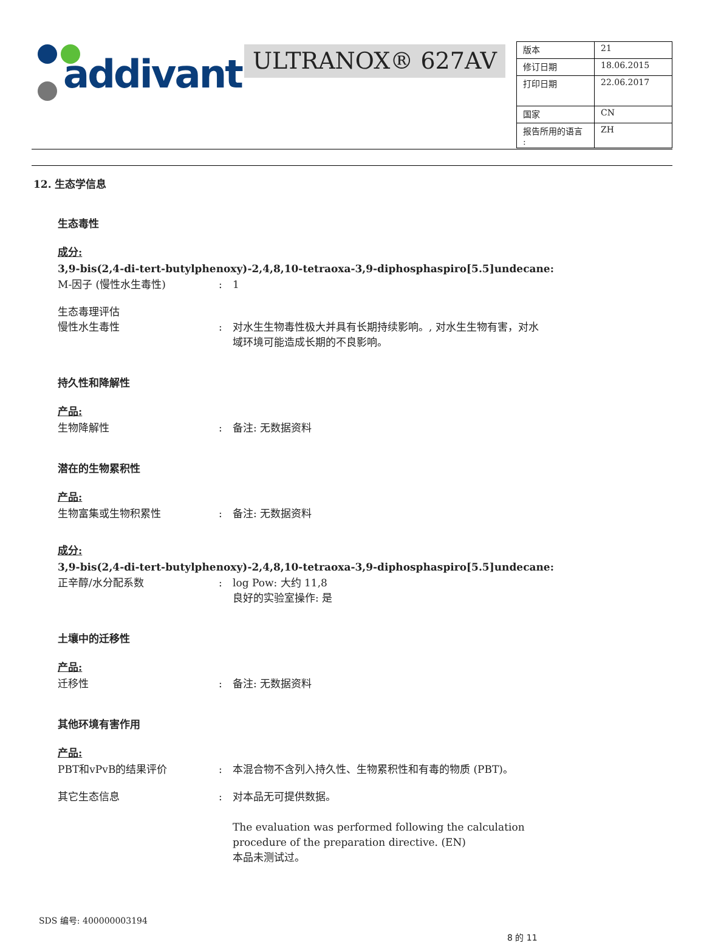addivant™ ULTRANOX® 627AV
| 版本 | 21 |
| 修订日期 | 18.06.2015 |
| 打印日期 | 22.06.2017 |
| 国家 | CN |
| 报告所用的语言 : | ZH |
12. 生态学信息
生态毒性
成分:
3,9-bis(2,4-di-tert-butylphenoxy)-2,4,8,10-tetraoxa-3,9-diphosphaspiro[5.5]undecane:
M-因子 (慢性水生毒性): 1
生态毒理评估
慢性水生毒性
:
对水生生物毒性极大并具有长期持续影响。, 对水生生物有害，对水域环境可能造成长期的不良影响。
持久性和降解性
产品:
生物降解性: 备注: 无数据资料
潜在的生物累积性
产品:
生物富集或生物积累性: 备注: 无数据资料
成分:
3,9-bis(2,4-di-tert-butylphenoxy)-2,4,8,10-tetraoxa-3,9-diphosphaspiro[5.5]undecane:
正辛醇/水分配系数: log Pow: 大约 11,8
良好的实验室操作: 是
土壤中的迁移性
产品:
迁移性: 备注: 无数据资料
其他环境有害作用
产品:
PBT和vPvB的结果评价: 本混合物不含列入持久性、生物累积性和有毒的物质 (PBT)。
其它生态信息: 对本品无可提供数据。
The evaluation was performed following the calculation procedure of the preparation directive. (EN)
本品未测试过。
SDS 编号: 400000003194
8 的 11